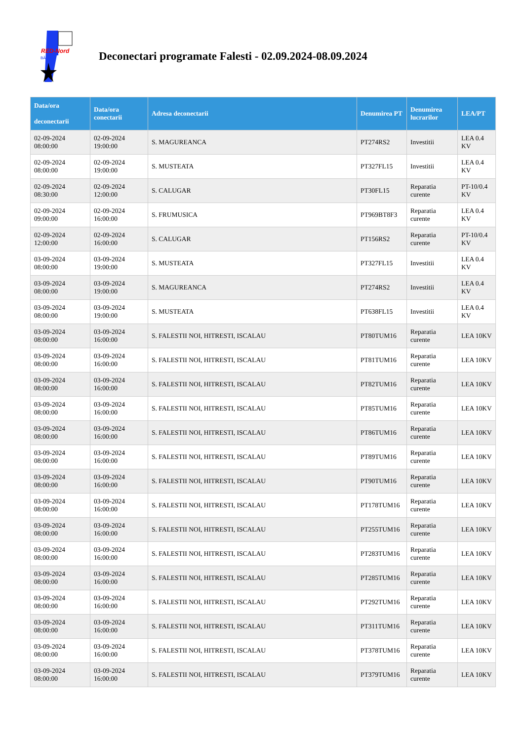RED-Nord
BĂLŢI
Deconectari programate Falesti - 02.09.2024-08.09.2024
| Data/ora deconectarii | Data/ora conectarii | Adresa deconectarii | Denumirea PT | Denumirea lucrarilor | LEA/PT |
| --- | --- | --- | --- | --- | --- |
| 02-09-2024 08:00:00 | 02-09-2024 19:00:00 | S. MAGUREANCA | PT274RS2 | Investitii | LEA 0.4 KV |
| 02-09-2024 08:00:00 | 02-09-2024 19:00:00 | S. MUSTEATA | PT327FL15 | Investitii | LEA 0.4 KV |
| 02-09-2024 08:30:00 | 02-09-2024 12:00:00 | S. CALUGAR | PT30FL15 | Reparatia curente | PT-10/0.4 KV |
| 02-09-2024 09:00:00 | 02-09-2024 16:00:00 | S. FRUMUSICA | PT969BT8F3 | Reparatia curente | LEA 0.4 KV |
| 02-09-2024 12:00:00 | 02-09-2024 16:00:00 | S. CALUGAR | PT156RS2 | Reparatia curente | PT-10/0.4 KV |
| 03-09-2024 08:00:00 | 03-09-2024 19:00:00 | S. MUSTEATA | PT327FL15 | Investitii | LEA 0.4 KV |
| 03-09-2024 08:00:00 | 03-09-2024 19:00:00 | S. MAGUREANCA | PT274RS2 | Investitii | LEA 0.4 KV |
| 03-09-2024 08:00:00 | 03-09-2024 19:00:00 | S. MUSTEATA | PT638FL15 | Investitii | LEA 0.4 KV |
| 03-09-2024 08:00:00 | 03-09-2024 16:00:00 | S. FALESTII NOI, HITRESTI, ISCALAU | PT80TUM16 | Reparatia curente | LEA 10KV |
| 03-09-2024 08:00:00 | 03-09-2024 16:00:00 | S. FALESTII NOI, HITRESTI, ISCALAU | PT81TUM16 | Reparatia curente | LEA 10KV |
| 03-09-2024 08:00:00 | 03-09-2024 16:00:00 | S. FALESTII NOI, HITRESTI, ISCALAU | PT82TUM16 | Reparatia curente | LEA 10KV |
| 03-09-2024 08:00:00 | 03-09-2024 16:00:00 | S. FALESTII NOI, HITRESTI, ISCALAU | PT85TUM16 | Reparatia curente | LEA 10KV |
| 03-09-2024 08:00:00 | 03-09-2024 16:00:00 | S. FALESTII NOI, HITRESTI, ISCALAU | PT86TUM16 | Reparatia curente | LEA 10KV |
| 03-09-2024 08:00:00 | 03-09-2024 16:00:00 | S. FALESTII NOI, HITRESTI, ISCALAU | PT89TUM16 | Reparatia curente | LEA 10KV |
| 03-09-2024 08:00:00 | 03-09-2024 16:00:00 | S. FALESTII NOI, HITRESTI, ISCALAU | PT90TUM16 | Reparatia curente | LEA 10KV |
| 03-09-2024 08:00:00 | 03-09-2024 16:00:00 | S. FALESTII NOI, HITRESTI, ISCALAU | PT178TUM16 | Reparatia curente | LEA 10KV |
| 03-09-2024 08:00:00 | 03-09-2024 16:00:00 | S. FALESTII NOI, HITRESTI, ISCALAU | PT255TUM16 | Reparatia curente | LEA 10KV |
| 03-09-2024 08:00:00 | 03-09-2024 16:00:00 | S. FALESTII NOI, HITRESTI, ISCALAU | PT283TUM16 | Reparatia curente | LEA 10KV |
| 03-09-2024 08:00:00 | 03-09-2024 16:00:00 | S. FALESTII NOI, HITRESTI, ISCALAU | PT285TUM16 | Reparatia curente | LEA 10KV |
| 03-09-2024 08:00:00 | 03-09-2024 16:00:00 | S. FALESTII NOI, HITRESTI, ISCALAU | PT292TUM16 | Reparatia curente | LEA 10KV |
| 03-09-2024 08:00:00 | 03-09-2024 16:00:00 | S. FALESTII NOI, HITRESTI, ISCALAU | PT311TUM16 | Reparatia curente | LEA 10KV |
| 03-09-2024 08:00:00 | 03-09-2024 16:00:00 | S. FALESTII NOI, HITRESTI, ISCALAU | PT378TUM16 | Reparatia curente | LEA 10KV |
| 03-09-2024 08:00:00 | 03-09-2024 16:00:00 | S. FALESTII NOI, HITRESTI, ISCALAU | PT379TUM16 | Reparatia curente | LEA 10KV |